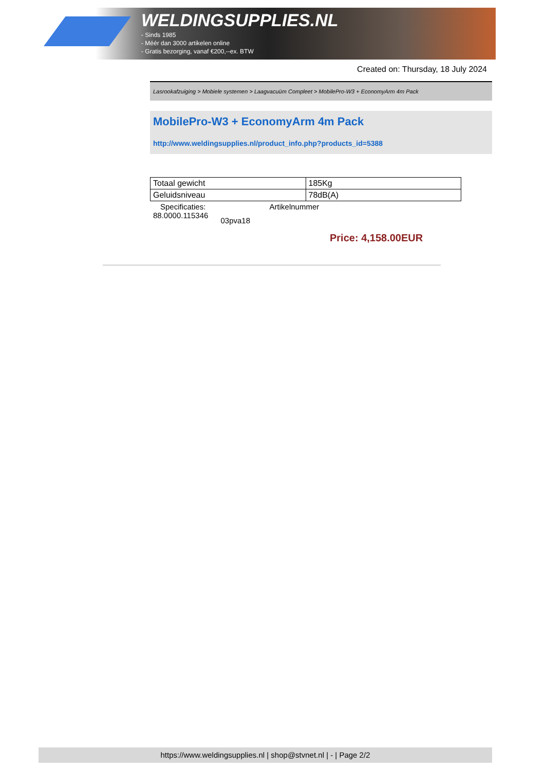WELDINGSUPPLIES.NL
- Sinds 1985
- Méér dan 3000 artikelen online
- Gratis bezorging, vanaf €200,--ex. BTW
Created on: Thursday, 18 July 2024
Lasrookafzuiging > Mobiele systemen > Laagvacuüm Compleet > MobilePro-W3 + EconomyArm 4m Pack
MobilePro-W3 + EconomyArm 4m Pack
http://www.weldingsupplies.nl/product_info.php?products_id=5388
| Totaal gewicht | 185Kg |
| Geluidsniveau | 78dB(A) |
Specificaties: Artikelnummer
88.0000.115346 03pva18
Price: 4,158.00EUR
https://www.weldingsupplies.nl | shop@stvnet.nl | - | Page 2/2